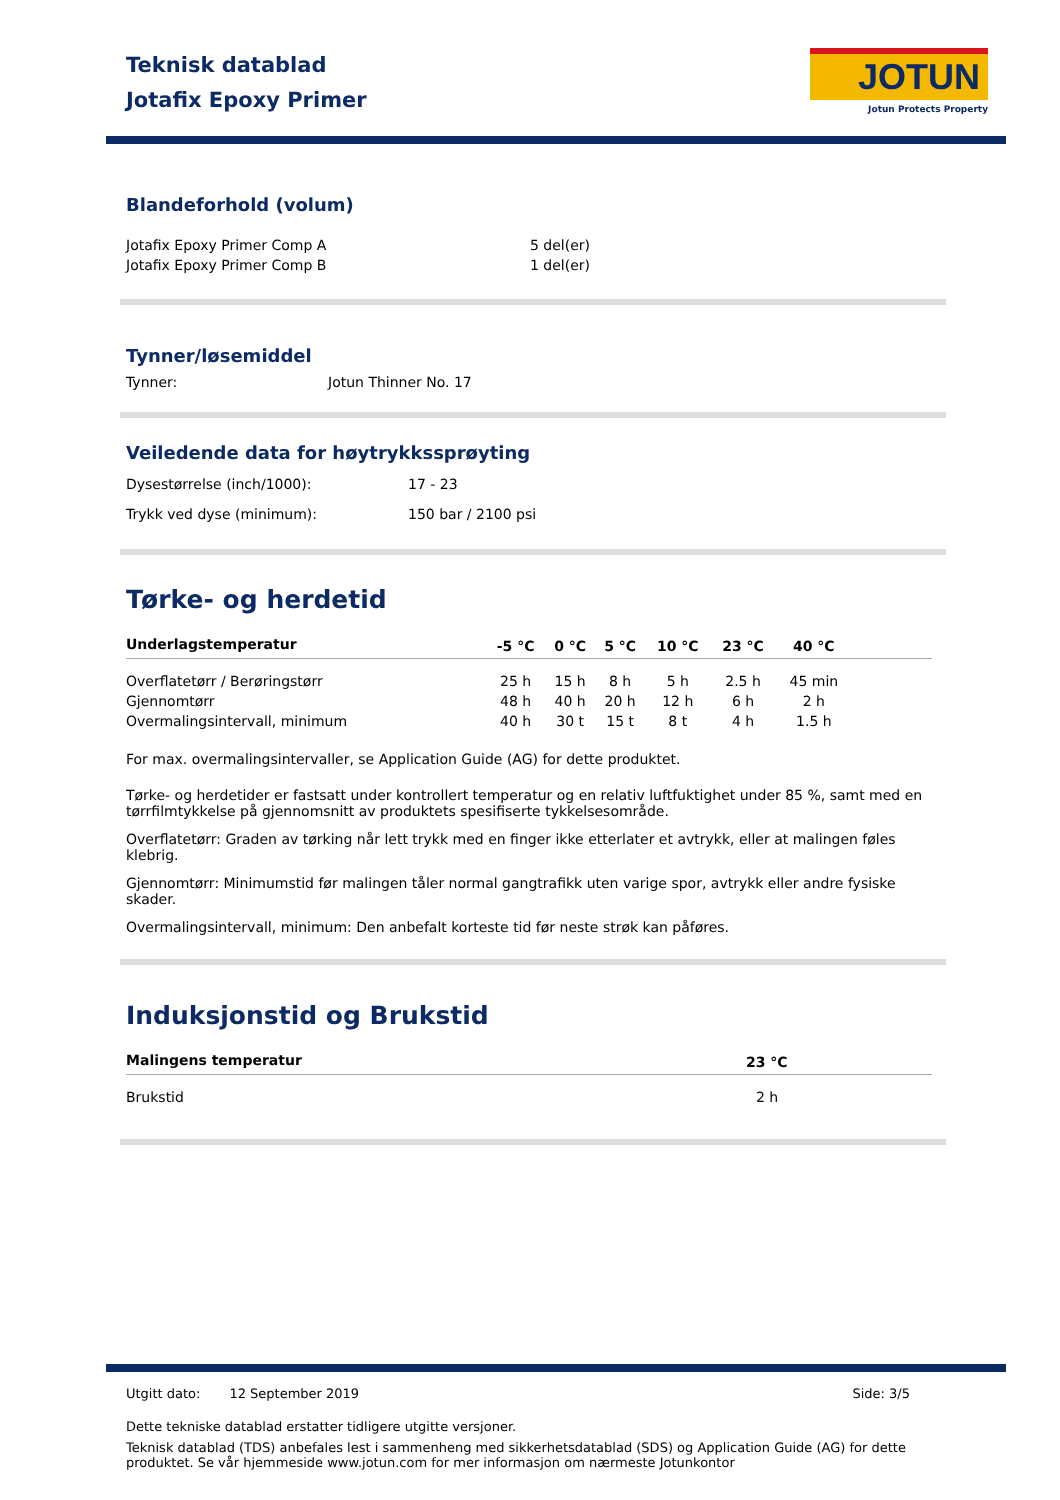Teknisk datablad
Jotafix Epoxy Primer
JOTUN
Jotun Protects Property
Blandeforhold (volum)
| Jotafix Epoxy Primer Comp A | 5 del(er) |
| Jotafix Epoxy Primer Comp B | 1 del(er) |
Tynner/løsemiddel
| Tynner: | Jotun Thinner No. 17 |
Veiledende data for høytrykkssprøyting
| Dysestørrelse (inch/1000): | 17 - 23 |
| Trykk ved dyse (minimum): | 150 bar / 2100 psi |
Tørke- og herdetid
| Underlagstemperatur | -5 °C | 0 °C | 5 °C | 10 °C | 23 °C | 40 °C | |
| --- | --- | --- | --- | --- | --- | --- | --- |
| Overflatetørr / Berøringstørr | 25 h | 15 h | 8 h | 5 h | 2.5 h | 45 min | |
| Gjennomtørr | 48 h | 40 h | 20 h | 12 h | 6 h | 2 h | |
| Overmalingsintervall, minimum | 40 h | 30 t | 15 t | 8 t | 4 h | 1.5 h | |
For max. overmalingsintervaller, se Application Guide (AG) for dette produktet.
Tørke- og herdetider er fastsatt under kontrollert temperatur og en relativ luftfuktighet under 85 %, samt med en tørrfilmtykkelse på gjennomsnitt av produktets spesifiserte tykkelsesområde.
Overflatetørr: Graden av tørking når lett trykk med en finger ikke etterlater et avtrykk, eller at malingen føles klebrig.
Gjennomtørr: Minimumstid før malingen tåler normal gangtrafikk uten varige spor, avtrykk eller andre fysiske skader.
Overmalingsintervall, minimum: Den anbefalt korteste tid før neste strøk kan påføres.
Induksjonstid og Brukstid
| Malingens temperatur | 23 °C |
| --- | --- |
| Brukstid | 2 h |
Utgitt dato: 12 September 2019 Side: 3/5
Dette tekniske datablad erstatter tidligere utgitte versjoner.
Teknisk datablad (TDS) anbefales lest i sammenheng med sikkerhetsdatablad (SDS) og Application Guide (AG) for dette produktet. Se vår hjemmeside www.jotun.com for mer informasjon om nærmeste Jotunkontor